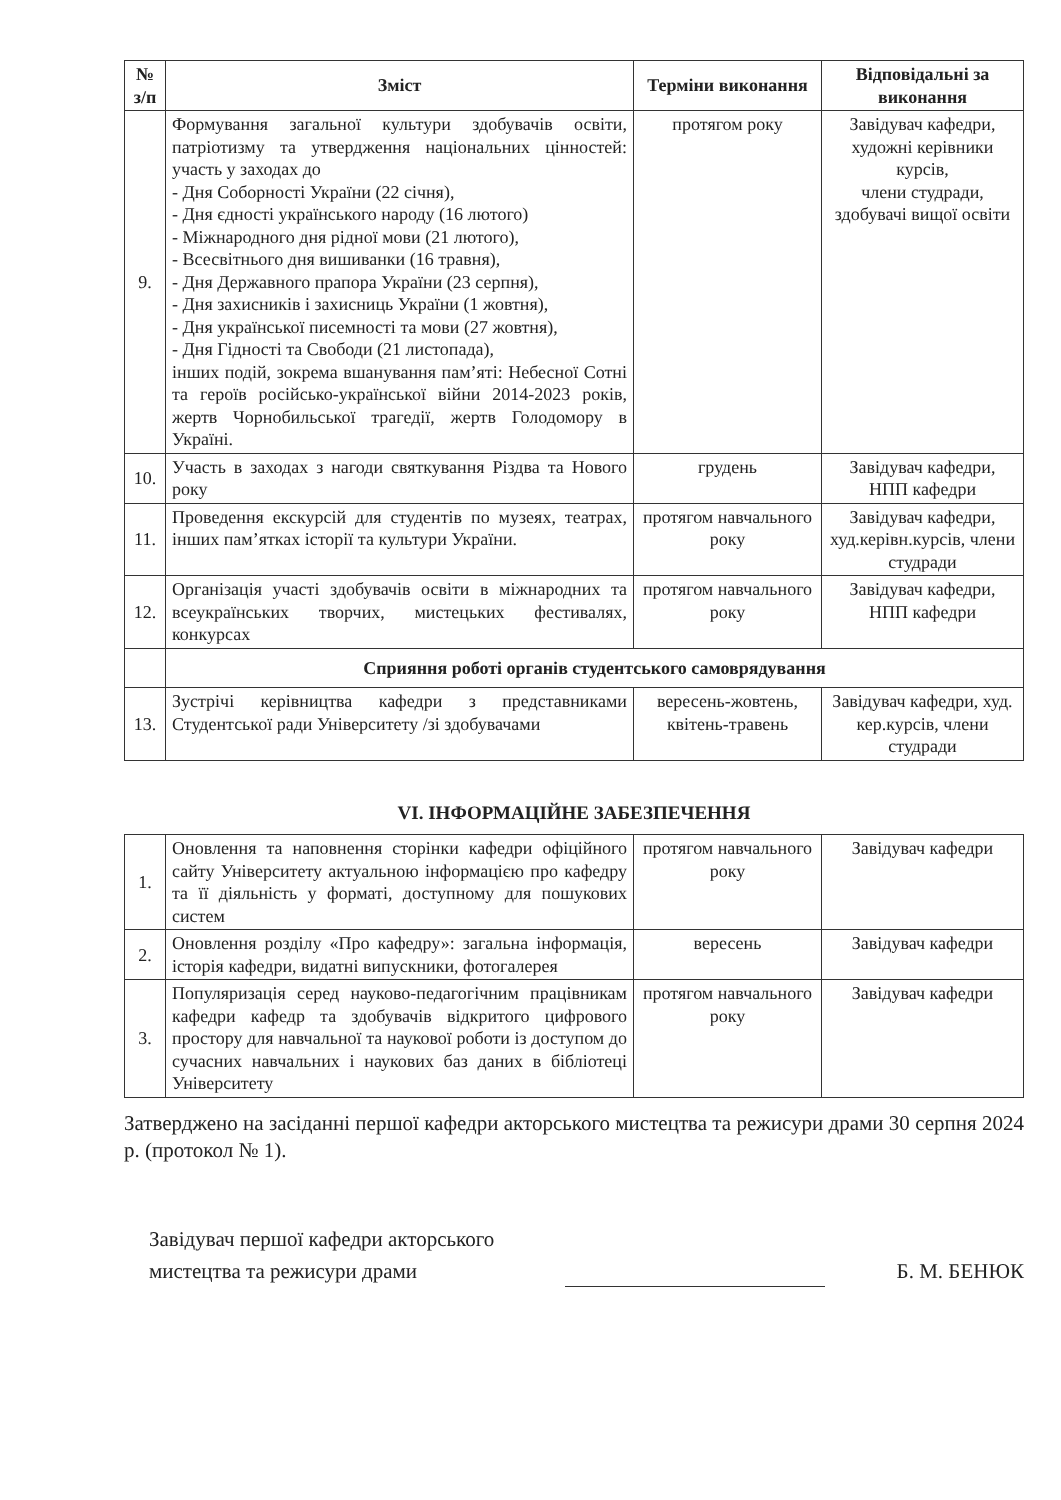| № з/п | Зміст | Терміни виконання | Відповідальні за виконання |
| --- | --- | --- | --- |
| 9. | Формування загальної культури здобувачів освіти, патріотизму та утвердження національних цінностей: участь у заходах до - Дня Соборності України (22 січня), - Дня єдності українського народу (16 лютого) - Міжнародного дня рідної мови (21 лютого), - Всесвітнього дня вишиванки (16 травня), - Дня Державного прапора України (23 серпня), - Дня захисників і захисниць України (1 жовтня), - Дня української писемності та мови (27 жовтня), - Дня Гідності та Свободи (21 листопада), інших подій, зокрема вшанування пам’яті: Небесної Сотні та героїв російсько-української війни 2014-2023 років, жертв Чорнобильської трагедії, жертв Голодомору в Україні. | протягом року | Завідувач кафедри, художні керівники курсів, члени студради, здобувачі вищої освіти |
| 10. | Участь в заходах з нагоди святкування Різдва та Нового року | грудень | Завідувач кафедри, НПП кафедри |
| 11. | Проведення екскурсій для студентів по музеях, театрах, інших пам’ятках історії та культури України. | протягом навчального року | Завідувач кафедри, худ.керівн.курсів, члени студради |
| 12. | Організація участі здобувачів освіти в міжнародних та всеукраїнських творчих, мистецьких фестивалях, конкурсах | протягом навчального року | Завідувач кафедри, НПП кафедри |
| | Сприяння роботі органів студентського самоврядування | | |
| 13. | Зустрічі керівництва кафедри з представниками Студентської ради Університету /зі здобувачами | вересень-жовтень, квітень-травень | Завідувач кафедри, худ. кер.курсів, члени студради |
VI. ІНФОРМАЦІЙНЕ ЗАБЕЗПЕЧЕННЯ
| 1. | Оновлення та наповнення сторінки кафедри офіційного сайту Університету актуальною інформацією про кафедру та її діяльність у форматі, доступному для пошукових систем | протягом навчального року | Завідувач кафедри |
| 2. | Оновлення розділу «Про кафедру»: загальна інформація, історія кафедри, видатні випускники, фотогалерея | вересень | Завідувач кафедри |
| 3. | Популяризація серед науково-педагогічним працівникам кафедри кафедр та здобувачів відкритого цифрового простору для навчальної та наукової роботи із доступом до сучасних навчальних і наукових баз даних в бібліотеці Університету | протягом навчального року | Завідувач кафедри |
Затверджено на засіданні першої кафедри акторського мистецтва та режисури драми 30 серпня 2024 р. (протокол № 1).
Завідувач першої кафедри акторського
мистецтва та режисури драми
Б. М. БЕНЮК